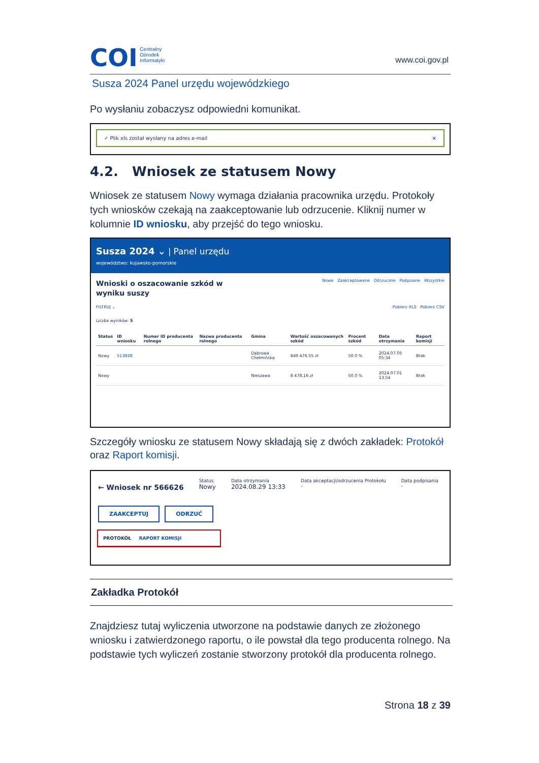COI Centralny
Ośrodek
Informatyki
www.coi.gov.pl
Susza 2024 Panel urzędu wojewódzkiego
Po wysłaniu zobaczysz odpowiedni komunikat.
✓ Plik xls został wysłany na adres e-mail ×
4.2. Wniosek ze statusem Nowy
Wniosek ze statusem Nowy wymaga działania pracownika urzędu. Protokoły tych wniosków czekają na zaakceptowanie lub odrzucenie. Kliknij numer w kolumnie ID wniosku, aby przejść do tego wniosku.
Susza 2024 ⌄ | Panel urzędu
województwo: kujawsko-pomorskie
Nowe Zaakceptowane Odrzucone Podpisane Wszystkie
Wnioski o oszacowanie szkód w
wyniku suszy
FILTRUJ ⌄ Pobierz XLS Pobierz CSV
Liczba wyników: 5
| Status | ID wniosku | Numer ID producenta rolnego | Nazwa producenta rolnego | Gmina | Wartość oszacowanych szkód | Procent szkód | Data otrzymania | Raport komisji |
| --- | --- | --- | --- | --- | --- | --- | --- | --- |
| Nowy | 513828 | | | Dąbrowa Chełmińska | 849 476.55 zł | 50.0 % | 2024.07.05 05:34 | Brak |
| Nowy | | | | Nieszawa | 8 478.16 zł | 50.0 % | 2024.07.01 13:54 | Brak |
Szczegóły wniosku ze statusem Nowy składają się z dwóch zakładek: Protokół oraz Raport komisji.
← Wniosek nr 566626
Status
Nowy
Data otrzymania
2024.08.29 13:33
Data akceptacji/odrzucenia Protokołu
-
Data podpisania
-
ZAAKCEPTUJ ODRZUĆ
PROTOKÓŁ RAPORT KOMISJI
Zakładka Protokół
Znajdziesz tutaj wyliczenia utworzone na podstawie danych ze złożonego wniosku i zatwierdzonego raportu, o ile powstał dla tego producenta rolnego. Na podstawie tych wyliczeń zostanie stworzony protokół dla producenta rolnego.
Strona 18 z 39